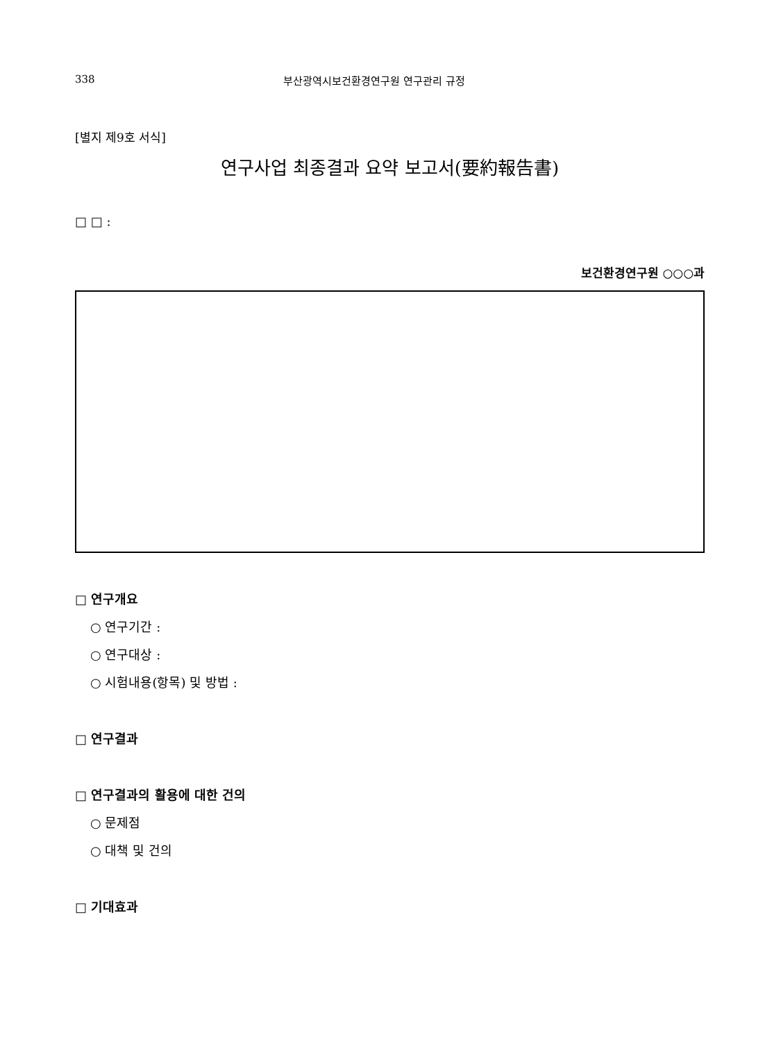338 부산광역시보건환경연구원 연구관리 규정
[별지 제9호 서식]
연구사업 최종결과 요약 보고서(要約報告書)
□ □ :
보건환경연구원 ○○○과
□ 연구개요
○ 연구기간 :
○ 연구대상 :
○ 시험내용(항목) 및 방법 :
□ 연구결과
□ 연구결과의 활용에 대한 건의
○ 문제점
○ 대책 및 건의
□ 기대효과